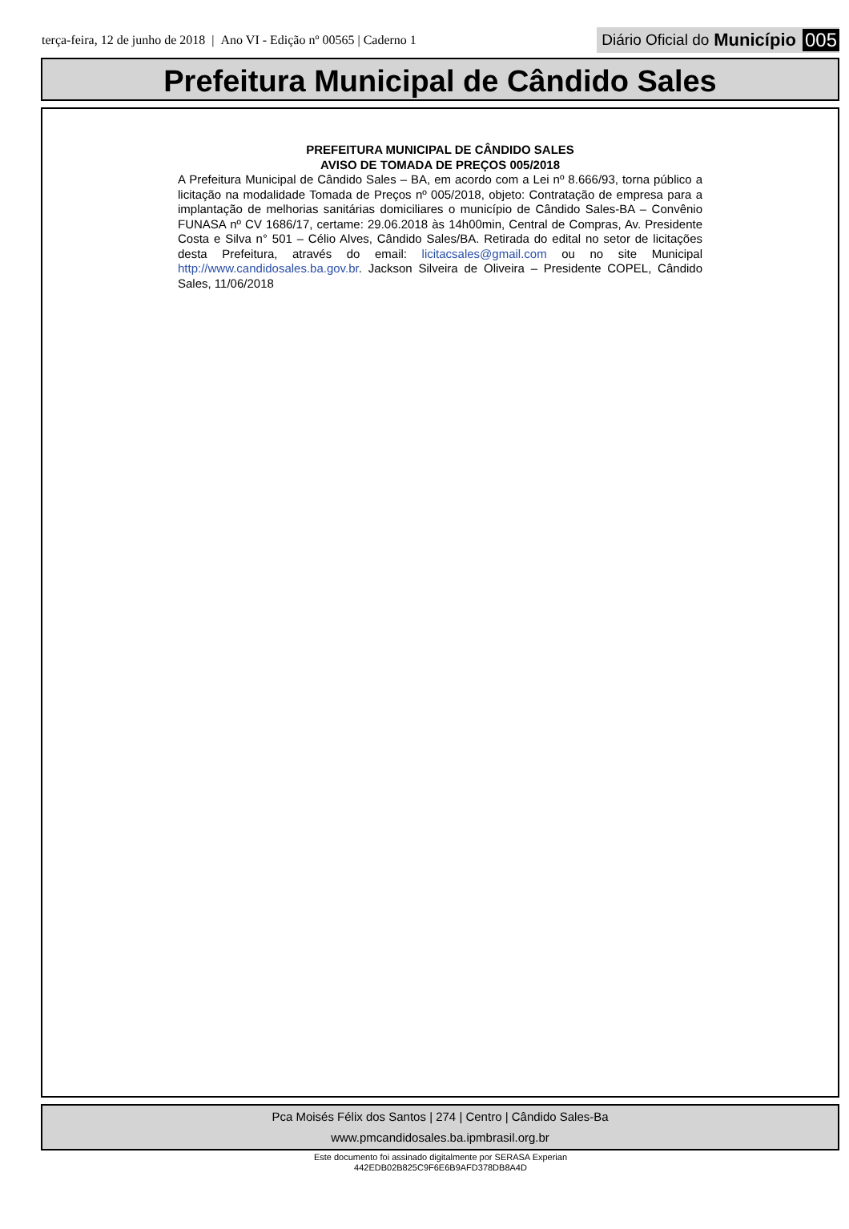terça-feira, 12 de junho de 2018 | Ano VI - Edição nº 00565 | Caderno 1
Diário Oficial do Município 005
Prefeitura Municipal de Cândido Sales
PREFEITURA MUNICIPAL DE CÂNDIDO SALES
AVISO DE TOMADA DE PREÇOS 005/2018
A Prefeitura Municipal de Cândido Sales – BA, em acordo com a Lei nº 8.666/93, torna público a licitação na modalidade Tomada de Preços nº 005/2018, objeto: Contratação de empresa para a implantação de melhorias sanitárias domiciliares o município de Cândido Sales-BA – Convênio FUNASA nº CV 1686/17, certame: 29.06.2018 às 14h00min, Central de Compras, Av. Presidente Costa e Silva n° 501 – Célio Alves, Cândido Sales/BA. Retirada do edital no setor de licitações desta Prefeitura, através do email: licitacsales@gmail.com ou no site Municipal http://www.candidosales.ba.gov.br. Jackson Silveira de Oliveira – Presidente COPEL, Cândido Sales, 11/06/2018
Pca Moisés Félix dos Santos | 274 | Centro | Cândido Sales-Ba
www.pmcandidosales.ba.ipmbrasil.org.br
Este documento foi assinado digitalmente por SERASA Experian
442EDB02B825C9F6E6B9AFD378DB8A4D